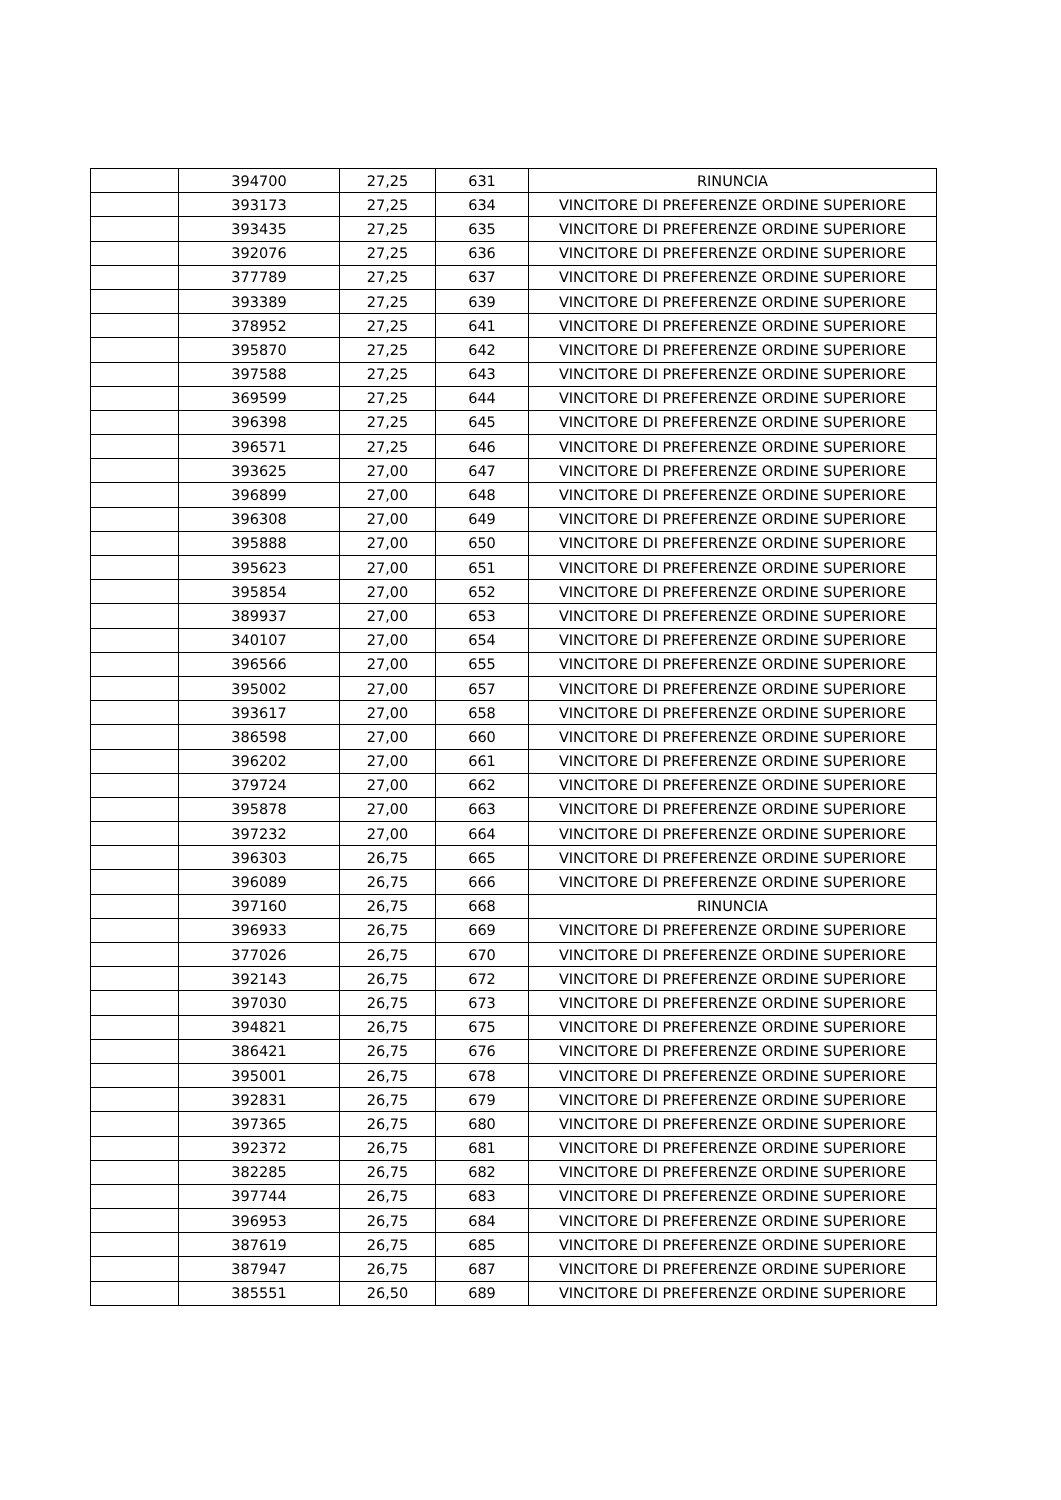| | 394700 | 27,25 | 631 | RINUNCIA |
| | 393173 | 27,25 | 634 | VINCITORE DI PREFERENZE ORDINE SUPERIORE |
| | 393435 | 27,25 | 635 | VINCITORE DI PREFERENZE ORDINE SUPERIORE |
| | 392076 | 27,25 | 636 | VINCITORE DI PREFERENZE ORDINE SUPERIORE |
| | 377789 | 27,25 | 637 | VINCITORE DI PREFERENZE ORDINE SUPERIORE |
| | 393389 | 27,25 | 639 | VINCITORE DI PREFERENZE ORDINE SUPERIORE |
| | 378952 | 27,25 | 641 | VINCITORE DI PREFERENZE ORDINE SUPERIORE |
| | 395870 | 27,25 | 642 | VINCITORE DI PREFERENZE ORDINE SUPERIORE |
| | 397588 | 27,25 | 643 | VINCITORE DI PREFERENZE ORDINE SUPERIORE |
| | 369599 | 27,25 | 644 | VINCITORE DI PREFERENZE ORDINE SUPERIORE |
| | 396398 | 27,25 | 645 | VINCITORE DI PREFERENZE ORDINE SUPERIORE |
| | 396571 | 27,25 | 646 | VINCITORE DI PREFERENZE ORDINE SUPERIORE |
| | 393625 | 27,00 | 647 | VINCITORE DI PREFERENZE ORDINE SUPERIORE |
| | 396899 | 27,00 | 648 | VINCITORE DI PREFERENZE ORDINE SUPERIORE |
| | 396308 | 27,00 | 649 | VINCITORE DI PREFERENZE ORDINE SUPERIORE |
| | 395888 | 27,00 | 650 | VINCITORE DI PREFERENZE ORDINE SUPERIORE |
| | 395623 | 27,00 | 651 | VINCITORE DI PREFERENZE ORDINE SUPERIORE |
| | 395854 | 27,00 | 652 | VINCITORE DI PREFERENZE ORDINE SUPERIORE |
| | 389937 | 27,00 | 653 | VINCITORE DI PREFERENZE ORDINE SUPERIORE |
| | 340107 | 27,00 | 654 | VINCITORE DI PREFERENZE ORDINE SUPERIORE |
| | 396566 | 27,00 | 655 | VINCITORE DI PREFERENZE ORDINE SUPERIORE |
| | 395002 | 27,00 | 657 | VINCITORE DI PREFERENZE ORDINE SUPERIORE |
| | 393617 | 27,00 | 658 | VINCITORE DI PREFERENZE ORDINE SUPERIORE |
| | 386598 | 27,00 | 660 | VINCITORE DI PREFERENZE ORDINE SUPERIORE |
| | 396202 | 27,00 | 661 | VINCITORE DI PREFERENZE ORDINE SUPERIORE |
| | 379724 | 27,00 | 662 | VINCITORE DI PREFERENZE ORDINE SUPERIORE |
| | 395878 | 27,00 | 663 | VINCITORE DI PREFERENZE ORDINE SUPERIORE |
| | 397232 | 27,00 | 664 | VINCITORE DI PREFERENZE ORDINE SUPERIORE |
| | 396303 | 26,75 | 665 | VINCITORE DI PREFERENZE ORDINE SUPERIORE |
| | 396089 | 26,75 | 666 | VINCITORE DI PREFERENZE ORDINE SUPERIORE |
| | 397160 | 26,75 | 668 | RINUNCIA |
| | 396933 | 26,75 | 669 | VINCITORE DI PREFERENZE ORDINE SUPERIORE |
| | 377026 | 26,75 | 670 | VINCITORE DI PREFERENZE ORDINE SUPERIORE |
| | 392143 | 26,75 | 672 | VINCITORE DI PREFERENZE ORDINE SUPERIORE |
| | 397030 | 26,75 | 673 | VINCITORE DI PREFERENZE ORDINE SUPERIORE |
| | 394821 | 26,75 | 675 | VINCITORE DI PREFERENZE ORDINE SUPERIORE |
| | 386421 | 26,75 | 676 | VINCITORE DI PREFERENZE ORDINE SUPERIORE |
| | 395001 | 26,75 | 678 | VINCITORE DI PREFERENZE ORDINE SUPERIORE |
| | 392831 | 26,75 | 679 | VINCITORE DI PREFERENZE ORDINE SUPERIORE |
| | 397365 | 26,75 | 680 | VINCITORE DI PREFERENZE ORDINE SUPERIORE |
| | 392372 | 26,75 | 681 | VINCITORE DI PREFERENZE ORDINE SUPERIORE |
| | 382285 | 26,75 | 682 | VINCITORE DI PREFERENZE ORDINE SUPERIORE |
| | 397744 | 26,75 | 683 | VINCITORE DI PREFERENZE ORDINE SUPERIORE |
| | 396953 | 26,75 | 684 | VINCITORE DI PREFERENZE ORDINE SUPERIORE |
| | 387619 | 26,75 | 685 | VINCITORE DI PREFERENZE ORDINE SUPERIORE |
| | 387947 | 26,75 | 687 | VINCITORE DI PREFERENZE ORDINE SUPERIORE |
| | 385551 | 26,50 | 689 | VINCITORE DI PREFERENZE ORDINE SUPERIORE |